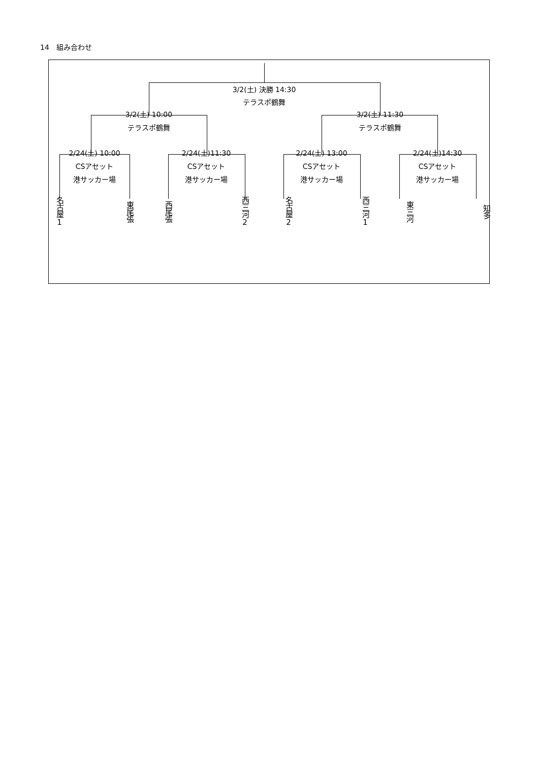14　組み合わせ
3/2(土) 決勝 14:30
テラスポ鶴舞
3/2(土) 10:00
テラスポ鶴舞
3/2(土) 11:30
テラスポ鶴舞
2/24(土) 10:00
CSアセット
港サッカー場
2/24(土)11:30
CSアセット
港サッカー場
2/24(土) 13:00
CSアセット
港サッカー場
2/24(土)14:30
CSアセット
港サッカー場
名古屋1
東尾張
西尾張
西三河2
名古屋2
西三河1
東三河
知多